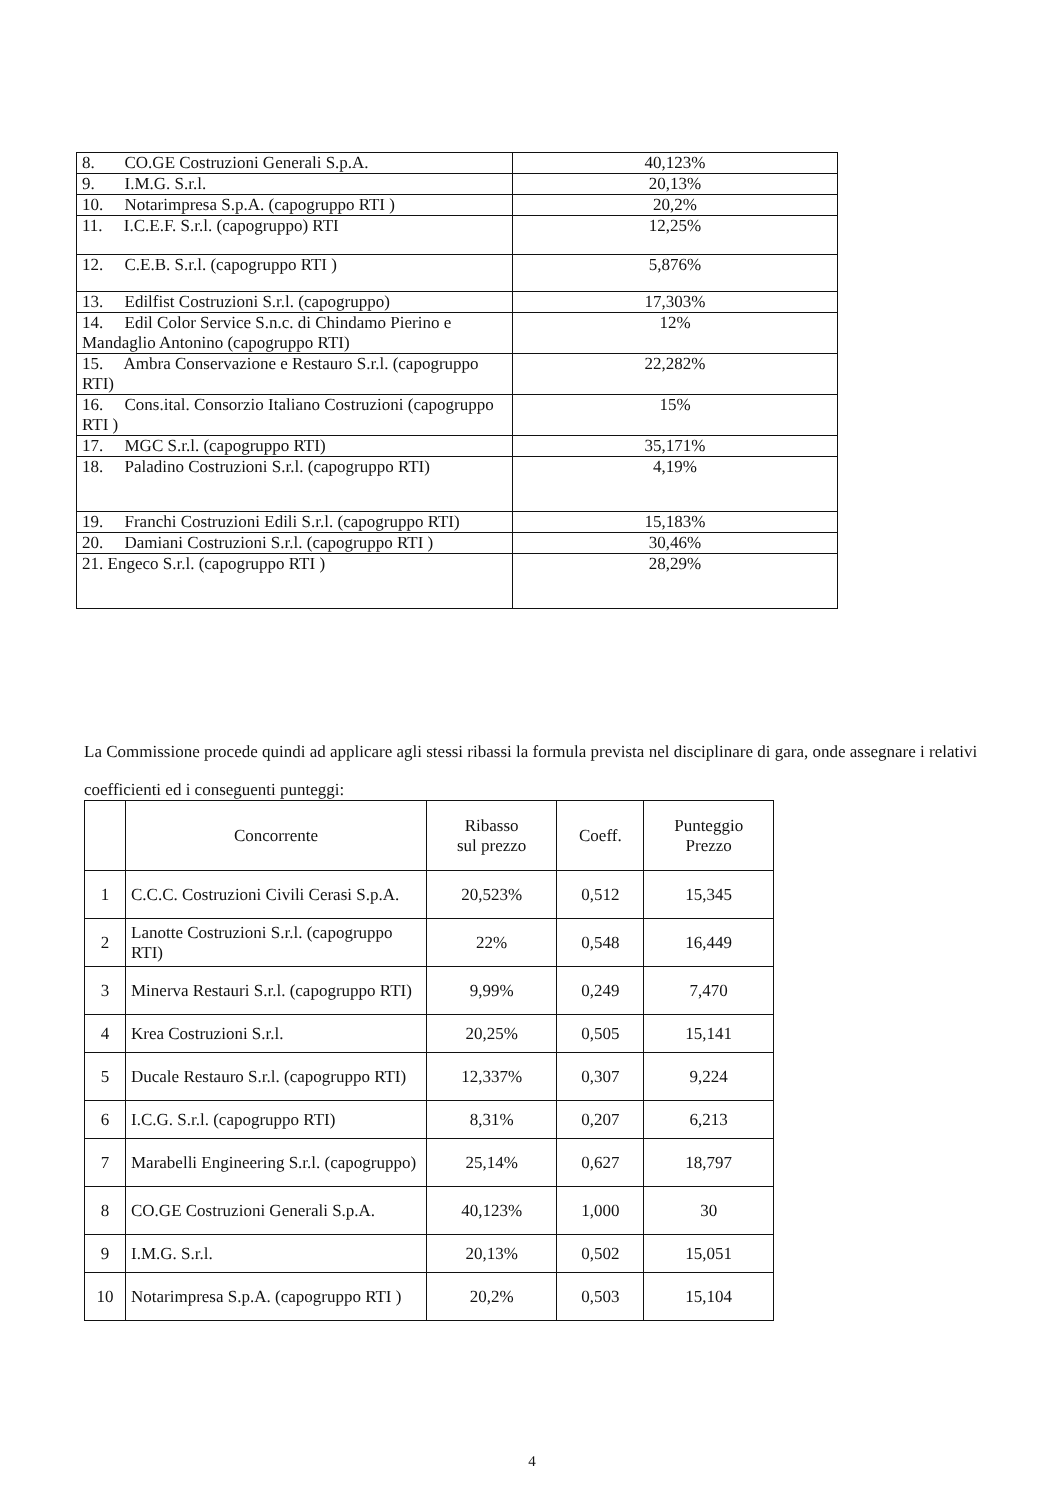| 8. CO.GE Costruzioni Generali S.p.A. | 40,123% |
| 9. I.M.G. S.r.l. | 20,13% |
| 10. Notarimpresa S.p.A. (capogruppo RTI ) | 20,2% |
| 11. I.C.E.F. S.r.l. (capogruppo) RTI | 12,25% |
| 12. C.E.B. S.r.l. (capogruppo RTI ) | 5,876% |
| 13. Edilfist Costruzioni S.r.l. (capogruppo) | 17,303% |
| 14. Edil Color Service S.n.c. di Chindamo Pierino e Mandaglio Antonino (capogruppo RTI) | 12% |
| 15. Ambra Conservazione e Restauro S.r.l. (capogruppo RTI) | 22,282% |
| 16. Cons.ital. Consorzio Italiano Costruzioni (capogruppo RTI ) | 15% |
| 17. MGC S.r.l. (capogruppo RTI) | 35,171% |
| 18. Paladino Costruzioni S.r.l. (capogruppo RTI) | 4,19% |
| 19. Franchi Costruzioni Edili S.r.l. (capogruppo RTI) | 15,183% |
| 20. Damiani Costruzioni S.r.l. (capogruppo RTI ) | 30,46% |
| 21. Engeco S.r.l. (capogruppo RTI ) | 28,29% |
La Commissione procede quindi ad applicare agli stessi ribassi la formula prevista nel disciplinare di gara, onde assegnare i relativi coefficienti ed i conseguenti punteggi:
| | Concorrente | Ribasso sul prezzo | Coeff. | Punteggio Prezzo |
| --- | --- | --- | --- | --- |
| 1 | C.C.C. Costruzioni Civili Cerasi S.p.A. | 20,523% | 0,512 | 15,345 |
| 2 | Lanotte Costruzioni S.r.l. (capogruppo RTI) | 22% | 0,548 | 16,449 |
| 3 | Minerva Restauri S.r.l. (capogruppo RTI) | 9,99% | 0,249 | 7,470 |
| 4 | Krea Costruzioni S.r.l. | 20,25% | 0,505 | 15,141 |
| 5 | Ducale Restauro S.r.l. (capogruppo RTI) | 12,337% | 0,307 | 9,224 |
| 6 | I.C.G. S.r.l. (capogruppo RTI) | 8,31% | 0,207 | 6,213 |
| 7 | Marabelli Engineering S.r.l. (capogruppo) | 25,14% | 0,627 | 18,797 |
| 8 | CO.GE Costruzioni Generali S.p.A. | 40,123% | 1,000 | 30 |
| 9 | I.M.G. S.r.l. | 20,13% | 0,502 | 15,051 |
| 10 | Notarimpresa S.p.A. (capogruppo RTI ) | 20,2% | 0,503 | 15,104 |
4